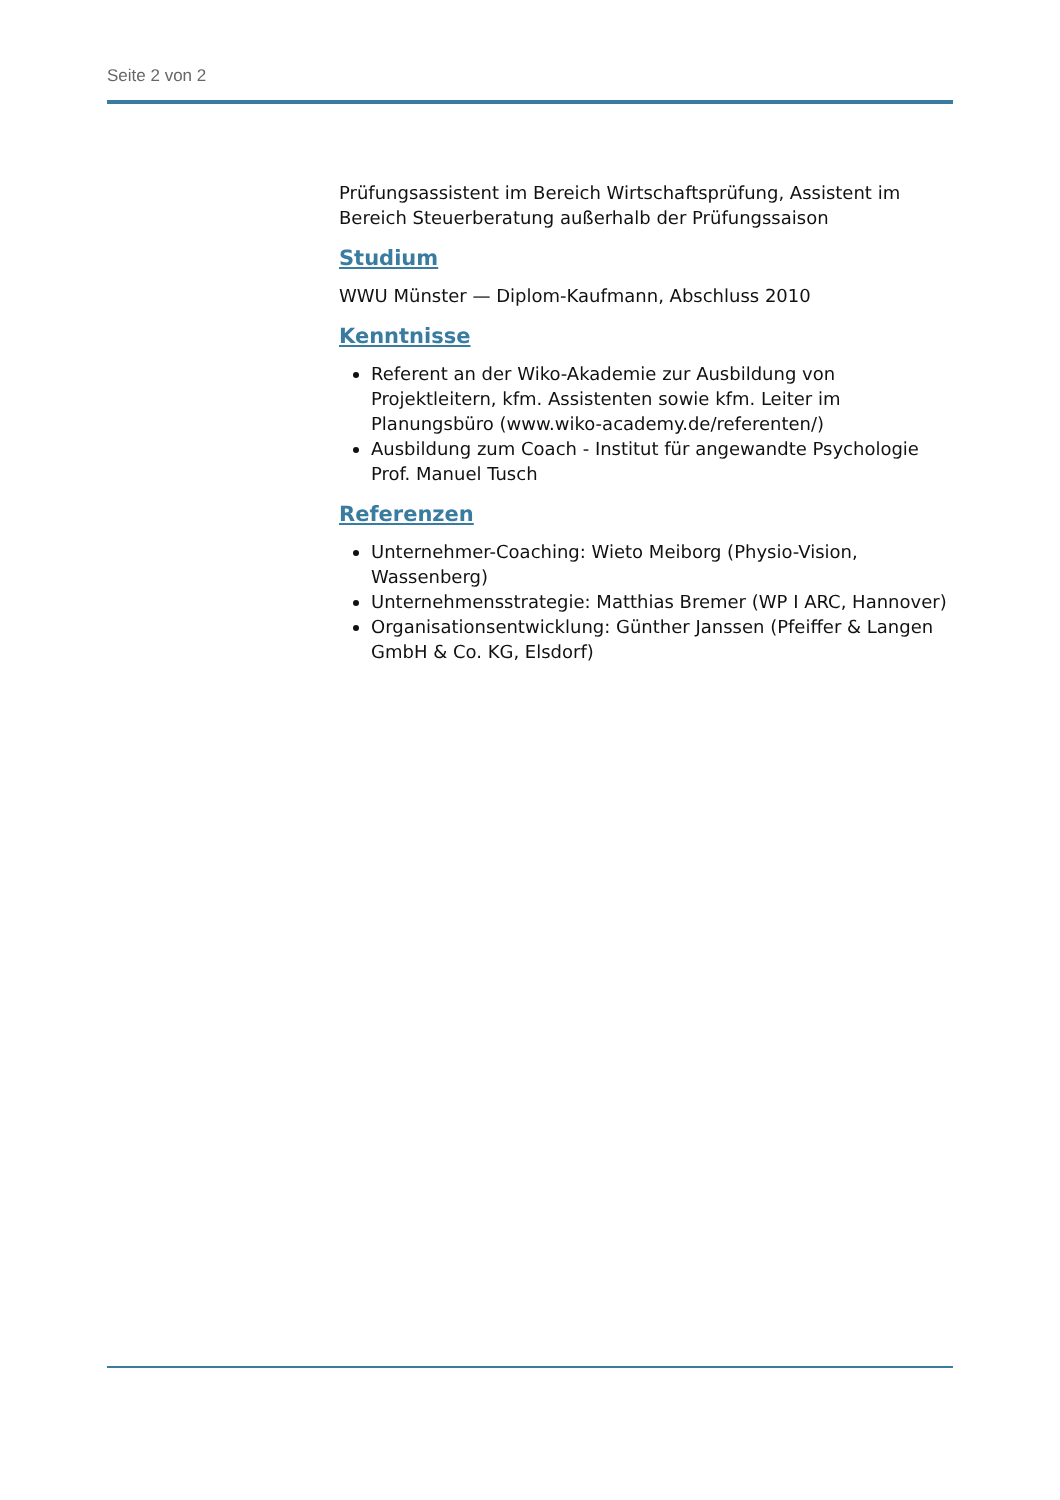Seite 2 von 2
Prüfungsassistent im Bereich Wirtschaftsprüfung, Assistent im Bereich Steuerberatung außerhalb der Prüfungssaison
Studium
WWU Münster — Diplom-Kaufmann, Abschluss 2010
Kenntnisse
Referent an der Wiko-Akademie zur Ausbildung von Projektleitern, kfm. Assistenten sowie kfm. Leiter im Planungsbüro (www.wiko-academy.de/referenten/)
Ausbildung zum Coach - Institut für angewandte Psychologie Prof. Manuel Tusch
Referenzen
Unternehmer-Coaching: Wieto Meiborg (Physio-Vision, Wassenberg)
Unternehmensstrategie: Matthias Bremer (WP I ARC, Hannover)
Organisationsentwicklung: Günther Janssen (Pfeiffer & Langen GmbH & Co. KG, Elsdorf)